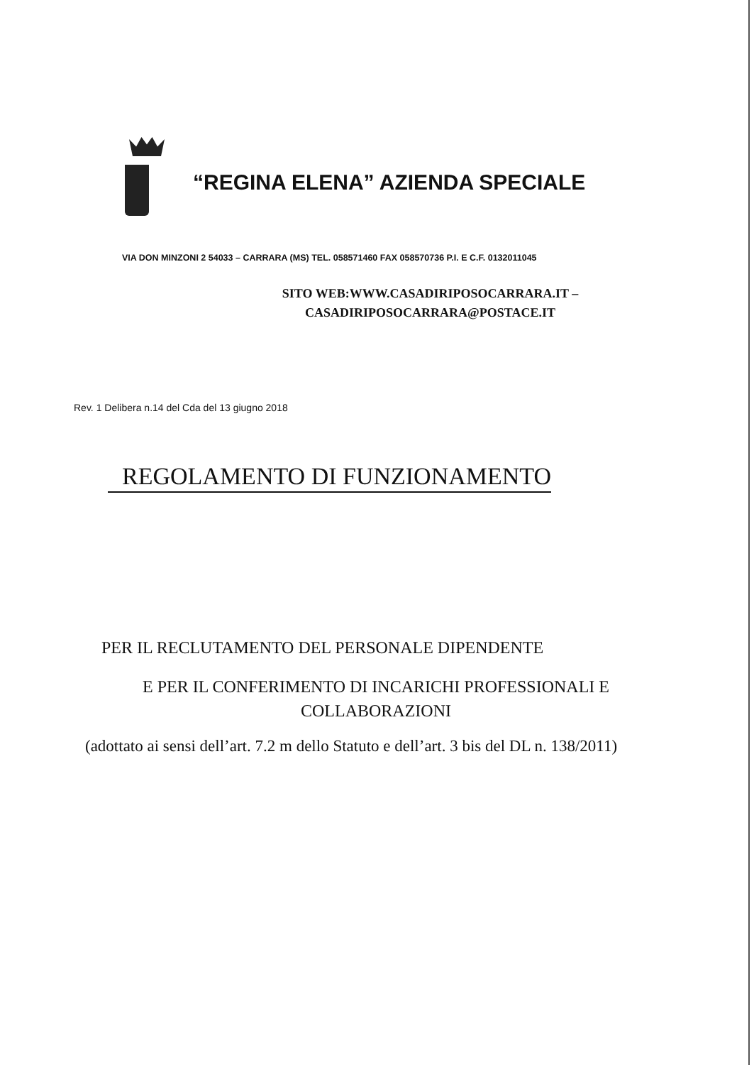“REGINA ELENA” AZIENDA SPECIALE
VIA DON MINZONI 2 54033 – CARRARA (MS) TEL. 058571460 FAX 058570736 P.I. E C.F. 0132011045
SITO WEB:WWW.CASADIRIPOSOCARRARA.IT –
CASADIRIPOSOCARRARA@POSTACE.IT
Rev. 1 Delibera n.14 del Cda del 13 giugno 2018
REGOLAMENTO DI FUNZIONAMENTO
PER IL RECLUTAMENTO DEL PERSONALE DIPENDENTE
E PER IL CONFERIMENTO DI INCARICHI PROFESSIONALI E
COLLABORAZIONI
(adottato ai sensi dell’art. 7.2 m dello Statuto e dell’art. 3 bis del DL n. 138/2011)